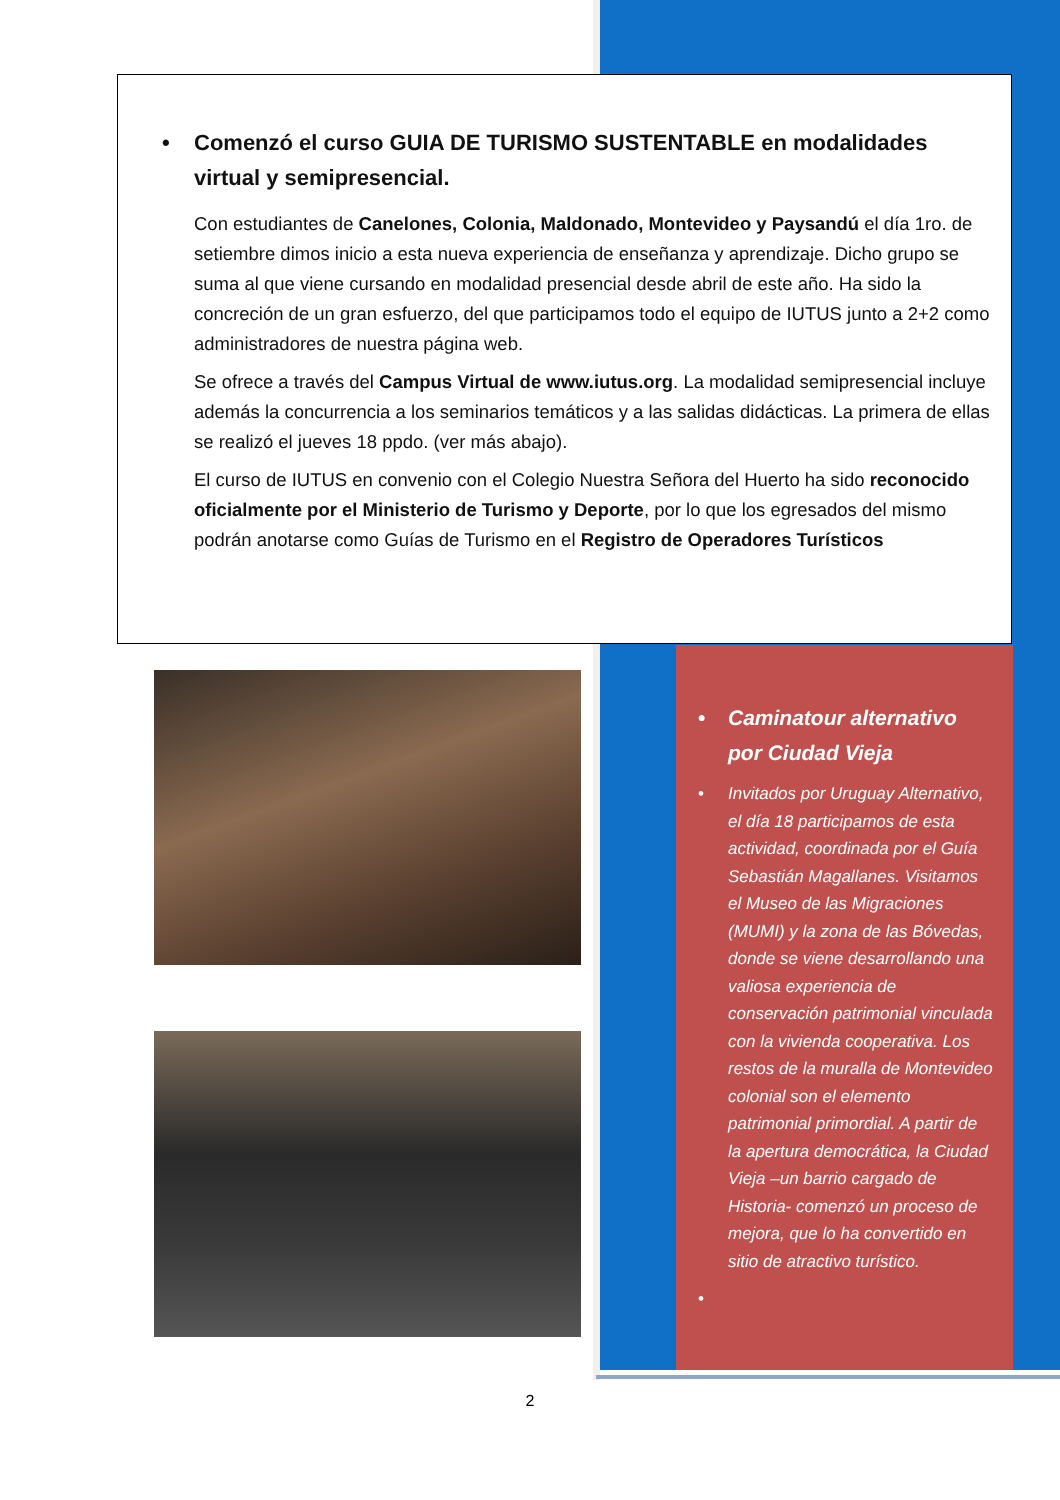• Comenzó el curso GUIA DE TURISMO SUSTENTABLE en modalidades virtual y semipresencial.
Con estudiantes de Canelones, Colonia, Maldonado, Montevideo y Paysandú el día 1ro. de setiembre dimos inicio a esta nueva experiencia de enseñanza y aprendizaje. Dicho grupo se suma al que viene cursando en modalidad presencial desde abril de este año. Ha sido la concreción de un gran esfuerzo, del que participamos todo el equipo de IUTUS junto a 2+2 como administradores de nuestra página web.
Se ofrece a través del Campus Virtual de www.iutus.org. La modalidad semipresencial incluye además la concurrencia a los seminarios temáticos y a las salidas didácticas. La primera de ellas se realizó el jueves 18 ppdo. (ver más abajo).
El curso de IUTUS en convenio con el Colegio Nuestra Señora del Huerto ha sido reconocido oficialmente por el Ministerio de Turismo y Deporte, por lo que los egresados del mismo podrán anotarse como Guías de Turismo en el Registro de Operadores Turísticos
• Caminatour alternativo por Ciudad Vieja
• Invitados por Uruguay Alternativo, el día 18 participamos de esta actividad, coordinada por el Guía Sebastián Magallanes. Visitamos el Museo de las Migraciones (MUMI) y la zona de las Bóvedas, donde se viene desarrollando una valiosa experiencia de conservación patrimonial vinculada con la vivienda cooperativa. Los restos de la muralla de Montevideo colonial son el elemento patrimonial primordial. A partir de la apertura democrática, la Ciudad Vieja –un barrio cargado de Historia- comenzó un proceso de mejora, que lo ha convertido en sitio de atractivo turístico.
•
2